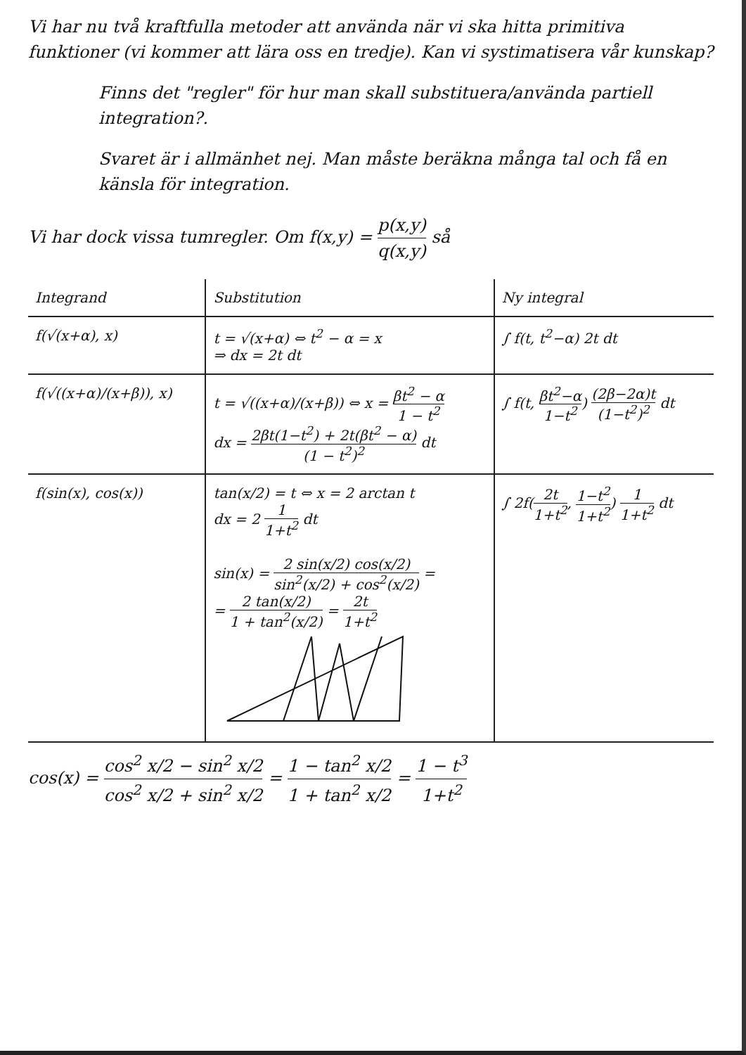Vi har nu två kraftfulla metoder att använda när vi ska hitta primitiva funktioner (vi kommer att lära oss en tredje). Kan vi systimatisera vår kunskap?
Finns det "regler" för hur man skall substituera/använda partiell integration?.
Svaret är i allmänhet nej. Man måste beräkna många tal och få en känsla för integration.
Vi har dock vissa tumregler. Om f(x,y) = p(x,y) q(x,y) så
| Integrand | Substitution | Ny integral |
| --- | --- | --- |
| f(√(x+α), x) | t = √(x+α) ⇔ t<sup>2</sup> − α = x ⇒ dx = 2t dt | ∫ f(t, t<sup>2</sup>−α) 2t dt |
| f(√((x+α)/(x+β)), x) | t = √((x+α)/(x+β)) ⇔ x = βt<sup>2</sup> − α 1 − t<sup>2</sup> dx = 2βt(1−t<sup>2</sup>) + 2t(βt<sup>2</sup> − α) (1 − t<sup>2</sup>)<sup>2</sup> dt | ∫ f(t, βt<sup>2</sup>−α 1−t<sup>2</sup> ) (2β−2α)t (1−t<sup>2</sup>)<sup>2</sup> dt |
| f(sin(x), cos(x)) | tan(x/2) = t ⇔ x = 2 arctan t dx = 2 1 1+t<sup>2</sup> dt sin(x) = 2 sin(x/2) cos(x/2) sin<sup>2</sup>(x/2) + cos<sup>2</sup>(x/2) = = 2 tan(x/2) 1 + tan<sup>2</sup>(x/2) = 2t 1+t<sup>2</sup> | ∫ 2f( 2t 1+t<sup>2</sup> , 1−t<sup>2</sup> 1+t<sup>2</sup> ) 1 1+t<sup>2</sup> dt |
cos(x) = cos<sup>2</sup> x/2 − sin<sup>2</sup> x/2 cos<sup>2</sup> x/2 + sin<sup>2</sup> x/2 = 1 − tan<sup>2</sup> x/2 1 + tan<sup>2</sup> x/2 = 1 − t<sup>3</sup> 1+t<sup>2</sup>